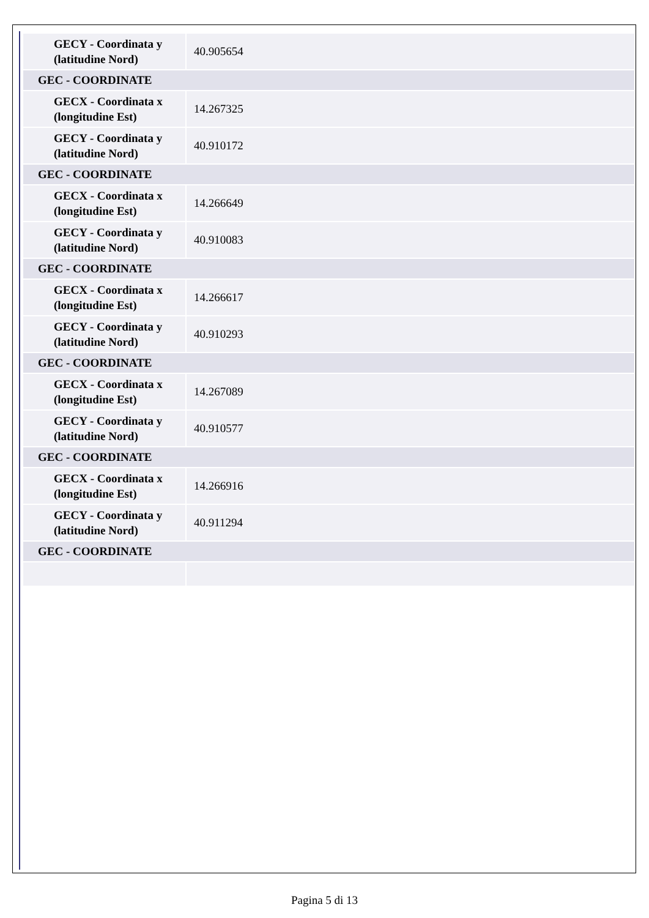| GECY - Coordinata y (latitudine Nord) | 40.905654 |
| GEC - COORDINATE | |
| GECX - Coordinata x (longitudine Est) | 14.267325 |
| GECY - Coordinata y (latitudine Nord) | 40.910172 |
| GEC - COORDINATE | |
| GECX - Coordinata x (longitudine Est) | 14.266649 |
| GECY - Coordinata y (latitudine Nord) | 40.910083 |
| GEC - COORDINATE | |
| GECX - Coordinata x (longitudine Est) | 14.266617 |
| GECY - Coordinata y (latitudine Nord) | 40.910293 |
| GEC - COORDINATE | |
| GECX - Coordinata x (longitudine Est) | 14.267089 |
| GECY - Coordinata y (latitudine Nord) | 40.910577 |
| GEC - COORDINATE | |
| GECX - Coordinata x (longitudine Est) | 14.266916 |
| GECY - Coordinata y (latitudine Nord) | 40.911294 |
| GEC - COORDINATE | |
Pagina 5 di 13